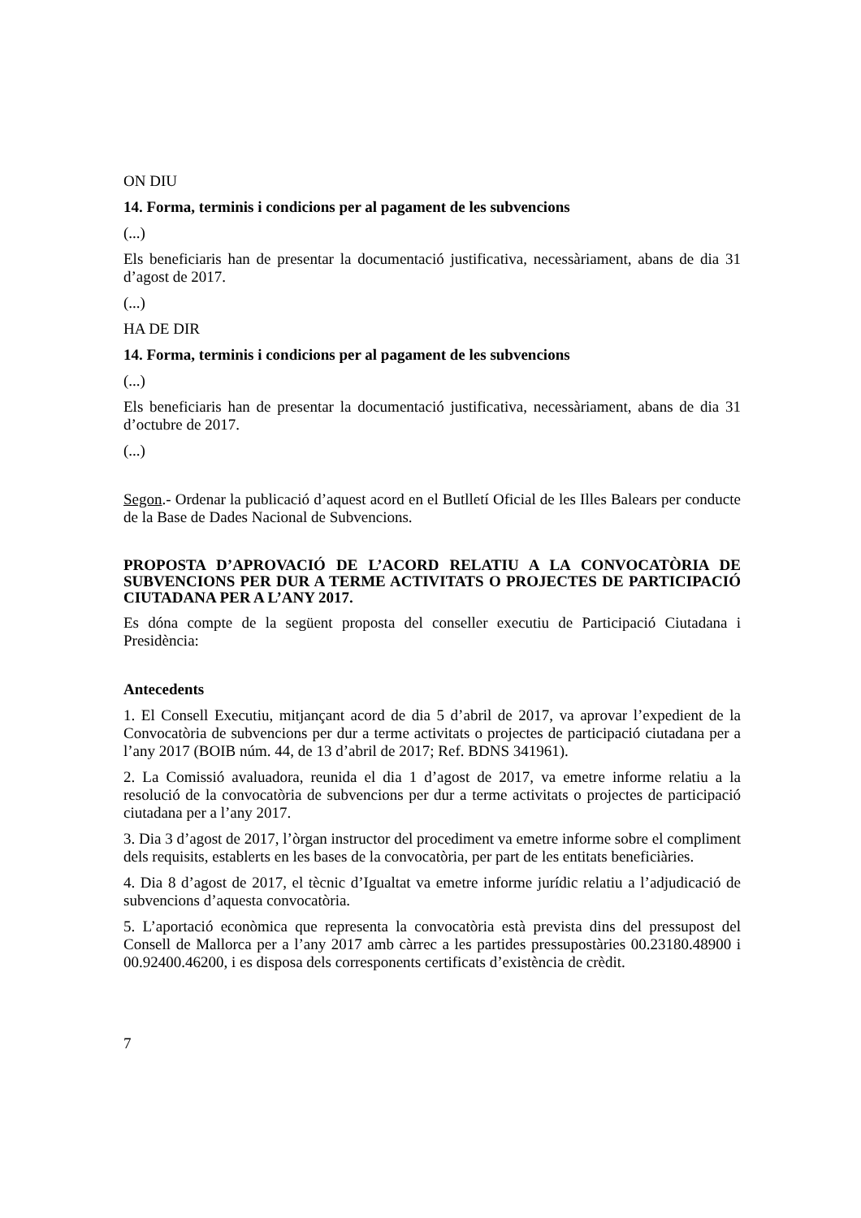ON DIU
14. Forma, terminis i condicions per al pagament de les subvencions
(...)
Els beneficiaris han de presentar la documentació justificativa, necessàriament, abans de dia 31 d’agost de 2017.
(...)
HA DE DIR
14. Forma, terminis i condicions per al pagament de les subvencions
(...)
Els beneficiaris han de presentar la documentació justificativa, necessàriament, abans de dia 31 d’octubre de 2017.
(...)
Segon.- Ordenar la publicació d’aquest acord en el Butlletí Oficial de les Illes Balears per conducte de la Base de Dades Nacional de Subvencions.
PROPOSTA D’APROVACIÓ DE L’ACORD RELATIU A LA CONVOCATÒRIA DE SUBVENCIONS PER DUR A TERME ACTIVITATS O PROJECTES DE PARTICIPACIÓ CIUTADANA PER A L’ANY 2017.
Es dóna compte de la següent proposta del conseller executiu de Participació Ciutadana i Presidència:
Antecedents
1. El Consell Executiu, mitjançant acord de dia 5 d’abril de 2017, va aprovar l’expedient de la Convocatòria de subvencions per dur a terme activitats o projectes de participació ciutadana per a l’any 2017 (BOIB núm. 44, de 13 d’abril de 2017; Ref. BDNS 341961).
2. La Comissió avaluadora, reunida el dia 1 d’agost de 2017, va emetre informe relatiu a la resolució de la convocatòria de subvencions per dur a terme activitats o projectes de participació ciutadana per a l’any 2017.
3. Dia 3 d’agost de 2017, l’òrgan instructor del procediment va emetre informe sobre el compliment dels requisits, establerts en les bases de la convocatòria, per part de les entitats beneficiàries.
4. Dia 8 d’agost de 2017, el tècnic d’Igualtat va emetre informe jurídic relatiu a l’adjudicació de subvencions d’aquesta convocatòria.
5. L’aportació econòmica que representa la convocatòria està prevista dins del pressupost del Consell de Mallorca per a l’any 2017 amb càrrec a les partides pressupostàries 00.23180.48900 i 00.92400.46200, i es disposa dels corresponents certificats d’existència de crèdit.
7